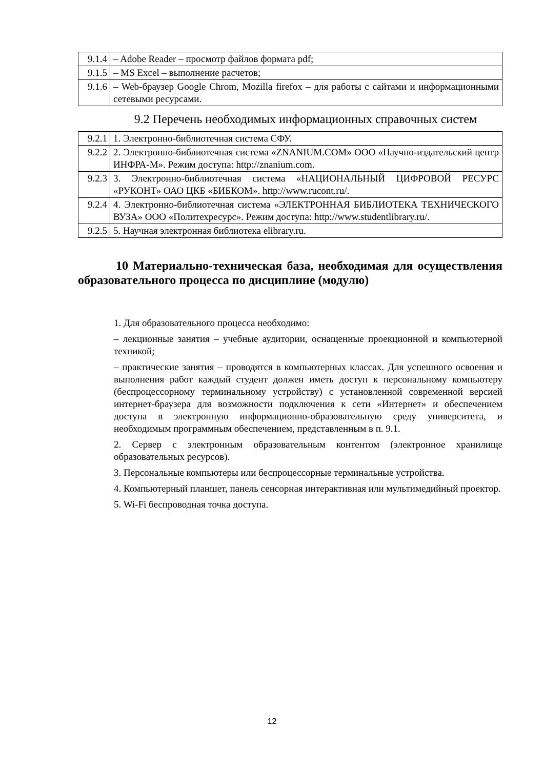| 9.1.4 | – Adobe Reader – просмотр файлов формата pdf; |
| 9.1.5 | – MS Excel – выполнение расчетов; |
| 9.1.6 | – Web-браузер Google Chrom, Mozilla firefox – для работы с сайтами и информационными сетевыми ресурсами. |
9.2 Перечень необходимых информационных справочных систем
| 9.2.1 | 1. Электронно-библиотечная система СФУ. |
| 9.2.2 | 2. Электронно-библиотечная система «ZNANIUM.COM» ООО «Научно-издательский центр ИНФРА-М». Режим доступа: http://znanium.com. |
| 9.2.3 | 3. Электронно-библиотечная система «НАЦИОНАЛЬНЫЙ ЦИФРОВОЙ РЕСУРС «РУКОНТ» ОАО ЦКБ «БИБКОМ». http://www.rucont.ru/. |
| 9.2.4 | 4. Электронно-библиотечная система «ЭЛЕКТРОННАЯ БИБЛИОТЕКА ТЕХНИЧЕСКОГО ВУЗА» ООО «Политехресурс». Режим доступа: http://www.studentlibrary.ru/. |
| 9.2.5 | 5. Научная электронная библиотека elibrary.ru. |
10 Материально-техническая база, необходимая для осуществления образовательного процесса по дисциплине (модулю)
1. Для образовательного процесса необходимо:
– лекционные занятия – учебные аудитории, оснащенные проекционной и компьютерной техникой;
– практические занятия – проводятся в компьютерных классах. Для успешного освоения и выполнения работ каждый студент должен иметь доступ к персональному компьютеру (беспроцессорному терминальному устройству) с установленной современной версией интернет-браузера для возможности подключения к сети «Интернет» и обеспечением доступа в электронную информационно-образовательную среду университета, и необходимым программным обеспечением, представленным в п. 9.1.
2. Сервер с электронным образовательным контентом (электронное хранилище образовательных ресурсов).
3. Персональные компьютеры или беспроцессорные терминальные устройства.
4. Компьютерный планшет, панель сенсорная интерактивная или мультимедийный проектор.
5. Wi-Fi беспроводная точка доступа.
12